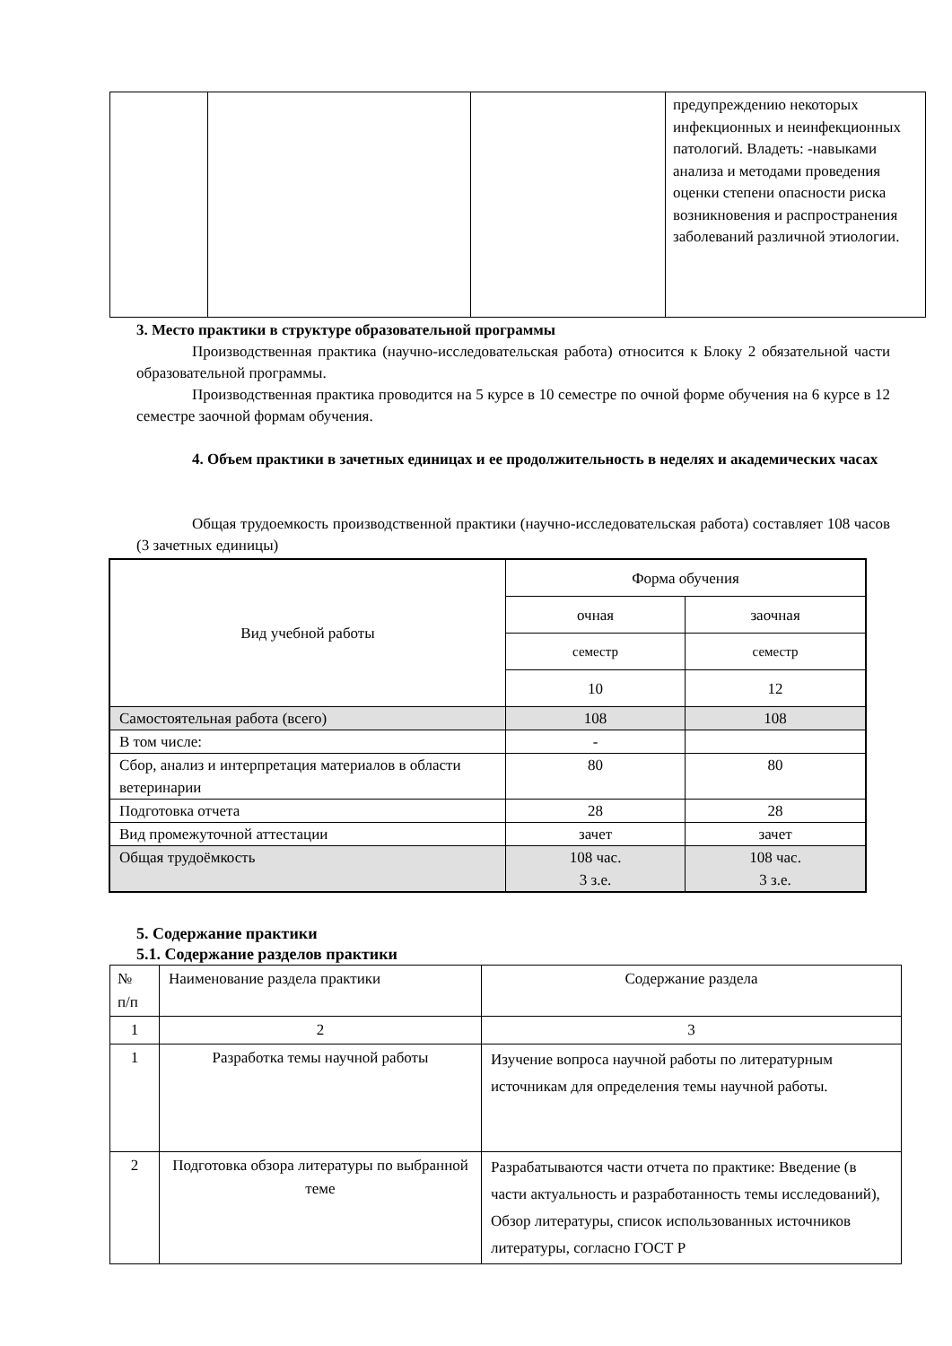| | | | предупреждению некоторых инфекционных и неинфекционных патологий. Владеть: -навыками анализа и методами проведения оценки степени опасности риска возникновения и распространения заболеваний различной этиологии. |
3. Место практики в структуре образовательной программы
Производственная практика (научно-исследовательская работа) относится к Блоку 2 обязательной части образовательной программы.
Производственная практика проводится на 5 курсе в 10 семестре по очной форме обучения на 6 курсе в 12 семестре заочной формам обучения.
4. Объем практики в зачетных единицах и ее продолжительность в неделях и академических часах
Общая трудоемкость производственной практики (научно-исследовательская работа) составляет 108 часов (3 зачетных единицы)
| Вид учебной работы | Форма обучения | |
| | очная | заочная |
| | семестр | семестр |
| | 10 | 12 |
| Самостоятельная работа (всего) | 108 | 108 |
| В том числе: | - | |
| Сбор, анализ и интерпретация материалов в области ветеринарии | 80 | 80 |
| Подготовка отчета | 28 | 28 |
| Вид промежуточной аттестации | зачет | зачет |
| Общая трудоёмкость | 108 час. 3 з.е. | 108 час. 3 з.е. |
5. Содержание практики
5.1. Содержание разделов практики
| № п/п | Наименование раздела практики | Содержание раздела |
| 1 | 2 | 3 |
| 1 | Разработка темы научной работы | Изучение вопроса научной работы по литературным источникам для определения темы научной работы. |
| 2 | Подготовка обзора литературы по выбранной теме | Разрабатываются части отчета по практике: Введение (в части актуальность и разработанность темы исследований), Обзор литературы, список использованных источников литературы, согласно ГОСТ Р |